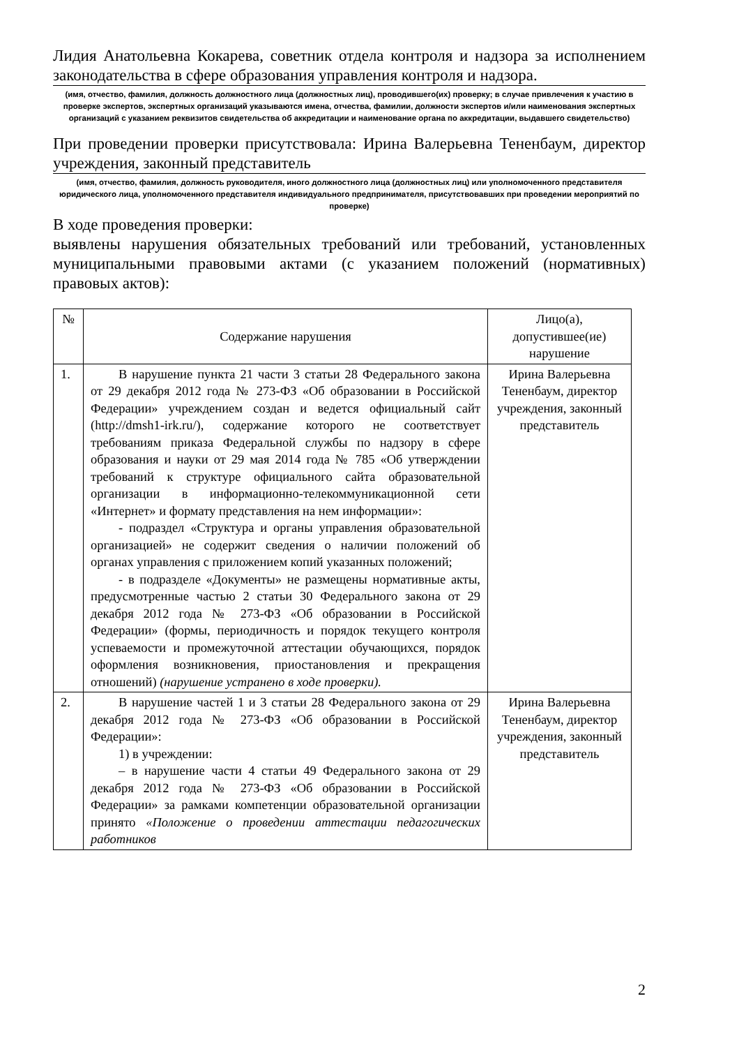Лидия Анатольевна Кокарева, советник отдела контроля и надзора за исполнением законодательства в сфере образования управления контроля и надзора.
(имя, отчество, фамилия, должность должностного лица (должностных лиц), проводившего(их) проверку; в случае привлечения к участию в проверке экспертов, экспертных организаций указываются имена, отчества, фамилии, должности экспертов и/или наименования экспертных организаций с указанием реквизитов свидетельства об аккредитации и наименование органа по аккредитации, выдавшего свидетельство)
При проведении проверки присутствовала: Ирина Валерьевна Тененбаум, директор учреждения, законный представитель
(имя, отчество, фамилия, должность руководителя, иного должностного лица (должностных лиц) или уполномоченного представителя юридического лица, уполномоченного представителя индивидуального предпринимателя, присутствовавших при проведении мероприятий по проверке)
В ходе проведения проверки:
выявлены нарушения обязательных требований или требований, установленных муниципальными правовыми актами (с указанием положений (нормативных) правовых актов):
| № | Содержание нарушения | Лицо(а), допустившее(ие) нарушение |
| --- | --- | --- |
| 1. | В нарушение пункта 21 части 3 статьи 28 Федерального закона от 29 декабря 2012 года № 273-ФЗ «Об образовании в Российской Федерации» учреждением создан и ведется официальный сайт (http://dmsh1-irk.ru/), содержание которого не соответствует требованиям приказа Федеральной службы по надзору в сфере образования и науки от 29 мая 2014 года № 785 «Об утверждении требований к структуре официального сайта образовательной организации в информационно-телекоммуникационной сети «Интернет» и формату представления на нем информации»: - подраздел «Структура и органы управления образовательной организацией» не содержит сведения о наличии положений об органах управления с приложением копий указанных положений; - в подразделе «Документы» не размещены нормативные акты, предусмотренные частью 2 статьи 30 Федерального закона от 29 декабря 2012 года № 273-ФЗ «Об образовании в Российской Федерации» (формы, периодичность и порядок текущего контроля успеваемости и промежуточной аттестации обучающихся, порядок оформления возникновения, приостановления и прекращения отношений) (нарушение устранено в ходе проверки). | Ирина Валерьевна Тененбаум, директор учреждения, законный представитель |
| 2. | В нарушение частей 1 и 3 статьи 28 Федерального закона от 29 декабря 2012 года № 273-ФЗ «Об образовании в Российской Федерации»: 1) в учреждении: – в нарушение части 4 статьи 49 Федерального закона от 29 декабря 2012 года № 273-ФЗ «Об образовании в Российской Федерации» за рамками компетенции образовательной организации принято «Положение о проведении аттестации педагогических работников | Ирина Валерьевна Тененбаум, директор учреждения, законный представитель |
2